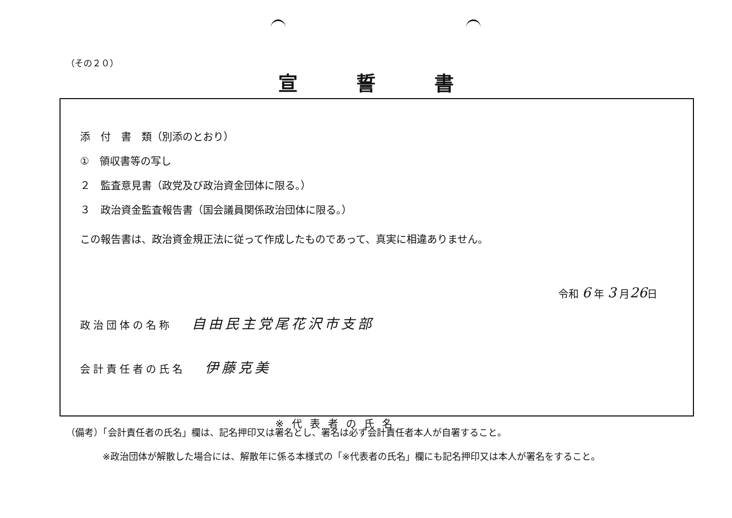（その２０）
宣誓書
添　付　書　類（別添のとおり）
①　領収書等の写し
２　監査意見書（政党及び政治資金団体に限る。）
３　政治資金監査報告書（国会議員関係政治団体に限る。）
この報告書は、政治資金規正法に従って作成したものであって、真実に相違ありません。
令和 6 年 3 月 26日
政治団体の名称 自由民主党尾花沢市支部
会計責任者の氏名 伊藤克美
※代表者の氏名
（備考）「会計責任者の氏名」欄は、記名押印又は署名とし、署名は必ず会計責任者本人が自署すること。
※政治団体が解散した場合には、解散年に係る本様式の「※代表者の氏名」欄にも記名押印又は本人が署名をすること。